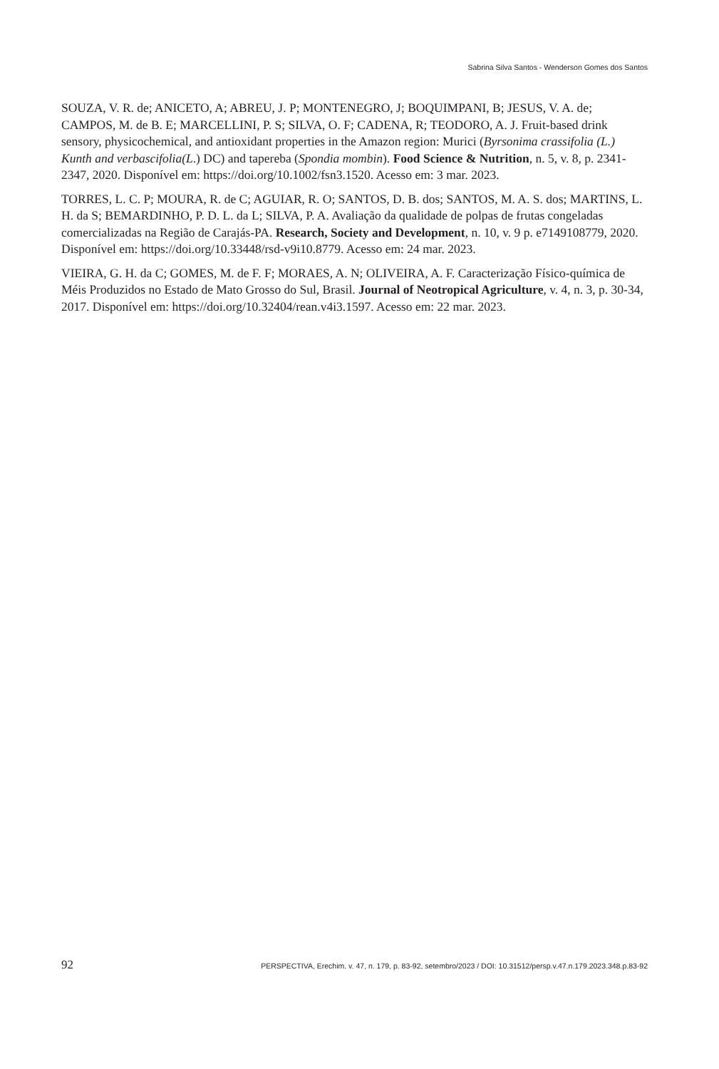Sabrina Silva Santos - Wenderson Gomes dos Santos
SOUZA, V. R. de; ANICETO, A; ABREU, J. P; MONTENEGRO, J; BOQUIMPANI, B; JESUS, V. A. de; CAMPOS, M. de B. E; MARCELLINI, P. S; SILVA, O. F; CADENA, R; TEODORO, A. J. Fruit-based drink sensory, physicochemical, and antioxidant properties in the Amazon region: Murici (Byrsonima crassifolia (L.) Kunth and verbascifolia(L.) DC) and tapereba (Spondia mombin). Food Science & Nutrition, n. 5, v. 8, p. 2341-2347, 2020. Disponível em: https://doi.org/10.1002/fsn3.1520. Acesso em: 3 mar. 2023.
TORRES, L. C. P; MOURA, R. de C; AGUIAR, R. O; SANTOS, D. B. dos; SANTOS, M. A. S. dos; MARTINS, L. H. da S; BEMARDINHO, P. D. L. da L; SILVA, P. A. Avaliação da qualidade de polpas de frutas congeladas comercializadas na Região de Carajás-PA. Research, Society and Development, n. 10, v. 9 p. e7149108779, 2020. Disponível em: https://doi.org/10.33448/rsd-v9i10.8779. Acesso em: 24 mar. 2023.
VIEIRA, G. H. da C; GOMES, M. de F. F; MORAES, A. N; OLIVEIRA, A. F. Caracterização Físico-química de Méis Produzidos no Estado de Mato Grosso do Sul, Brasil. Journal of Neotropical Agriculture, v. 4, n. 3, p. 30-34, 2017. Disponível em: https://doi.org/10.32404/rean.v4i3.1597. Acesso em: 22 mar. 2023.
92 PERSPECTIVA, Erechim. v. 47, n. 179, p. 83-92, setembro/2023 / DOI: 10.31512/persp.v.47.n.179.2023.348.p.83-92